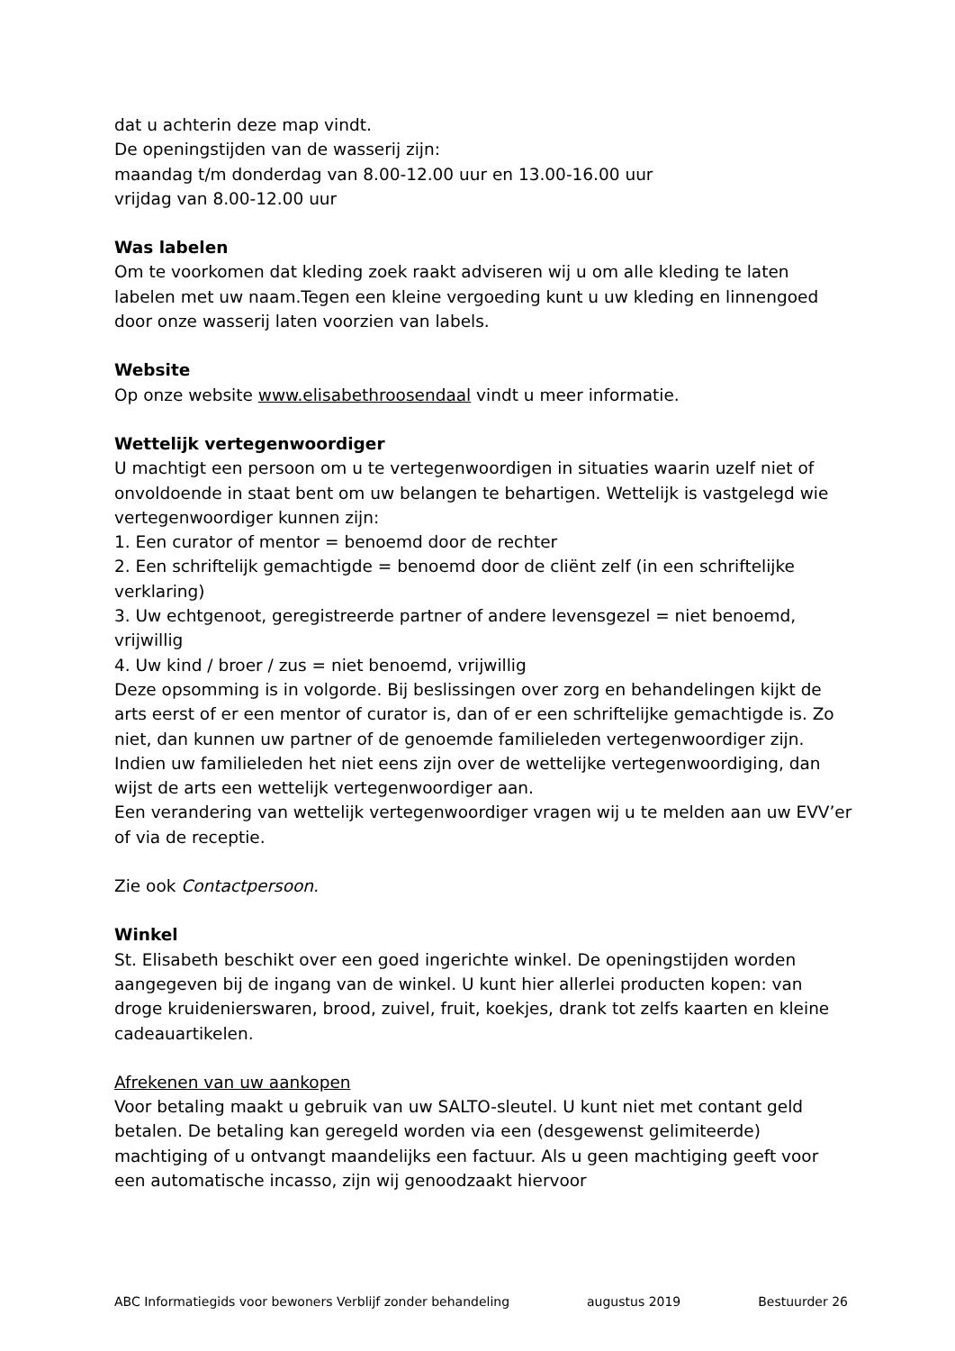dat u achterin deze map vindt.
De openingstijden van de wasserij zijn:
maandag t/m donderdag van 8.00-12.00 uur en 13.00-16.00 uur
vrijdag van 8.00-12.00 uur
Was labelen
Om te voorkomen dat kleding zoek raakt adviseren wij u om alle kleding te laten labelen met uw naam.Tegen een kleine vergoeding kunt u uw kleding en linnengoed door onze wasserij laten voorzien van labels.
Website
Op onze website www.elisabethroosendaal vindt u meer informatie.
Wettelijk vertegenwoordiger
U machtigt een persoon om u te vertegenwoordigen in situaties waarin uzelf niet of onvoldoende in staat bent om uw belangen te behartigen. Wettelijk is vastgelegd wie vertegenwoordiger kunnen zijn:
1. Een curator of mentor = benoemd door de rechter
2. Een schriftelijk gemachtigde = benoemd door de cliënt zelf (in een schriftelijke verklaring)
3. Uw echtgenoot, geregistreerde partner of andere levensgezel = niet benoemd, vrijwillig
4. Uw kind / broer / zus = niet benoemd, vrijwillig
Deze opsomming is in volgorde. Bij beslissingen over zorg en behandelingen kijkt de arts eerst of er een mentor of curator is, dan of er een schriftelijke gemachtigde is. Zo niet, dan kunnen uw partner of de genoemde familieleden vertegenwoordiger zijn.
Indien uw familieleden het niet eens zijn over de wettelijke vertegenwoordiging, dan wijst de arts een wettelijk vertegenwoordiger aan.
Een verandering van wettelijk vertegenwoordiger vragen wij u te melden aan uw EVV’er of via de receptie.
Zie ook Contactpersoon.
Winkel
St. Elisabeth beschikt over een goed ingerichte winkel. De openingstijden worden aangegeven bij de ingang van de winkel. U kunt hier allerlei producten kopen: van droge kruidenierswaren, brood, zuivel, fruit, koekjes, drank tot zelfs kaarten en kleine cadeauartikelen.
Afrekenen van uw aankopen
Voor betaling maakt u gebruik van uw SALTO-sleutel. U kunt niet met contant geld betalen. De betaling kan geregeld worden via een (desgewenst gelimiteerde) machtiging of u ontvangt maandelijks een factuur. Als u geen machtiging geeft voor een automatische incasso, zijn wij genoodzaakt hiervoor
ABC Informatiegids voor bewoners Verblijf zonder behandeling augustus 2019 Bestuurder 26